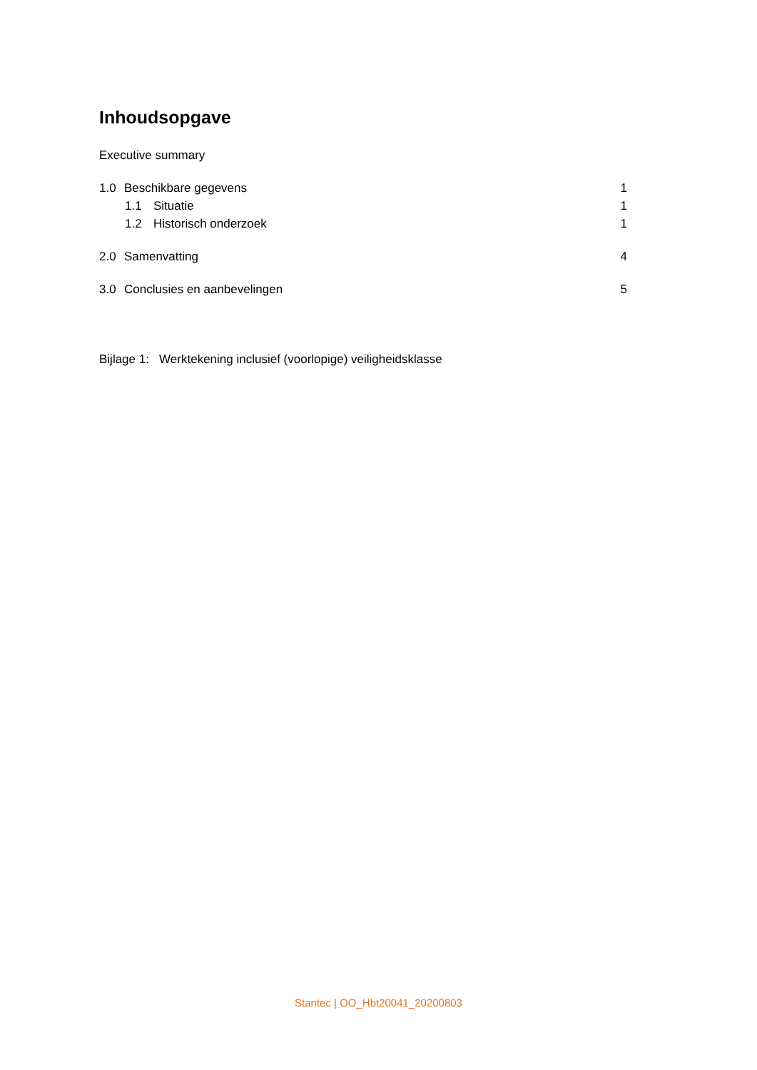Inhoudsopgave
Executive summary
1.0 Beschikbare gegevens 1
1.1 Situatie 1
1.2 Historisch onderzoek 1
2.0 Samenvatting 4
3.0 Conclusies en aanbevelingen 5
Bijlage 1: Werktekening inclusief (voorlopige) veiligheidsklasse
Stantec | OO_Hbt20041_20200803